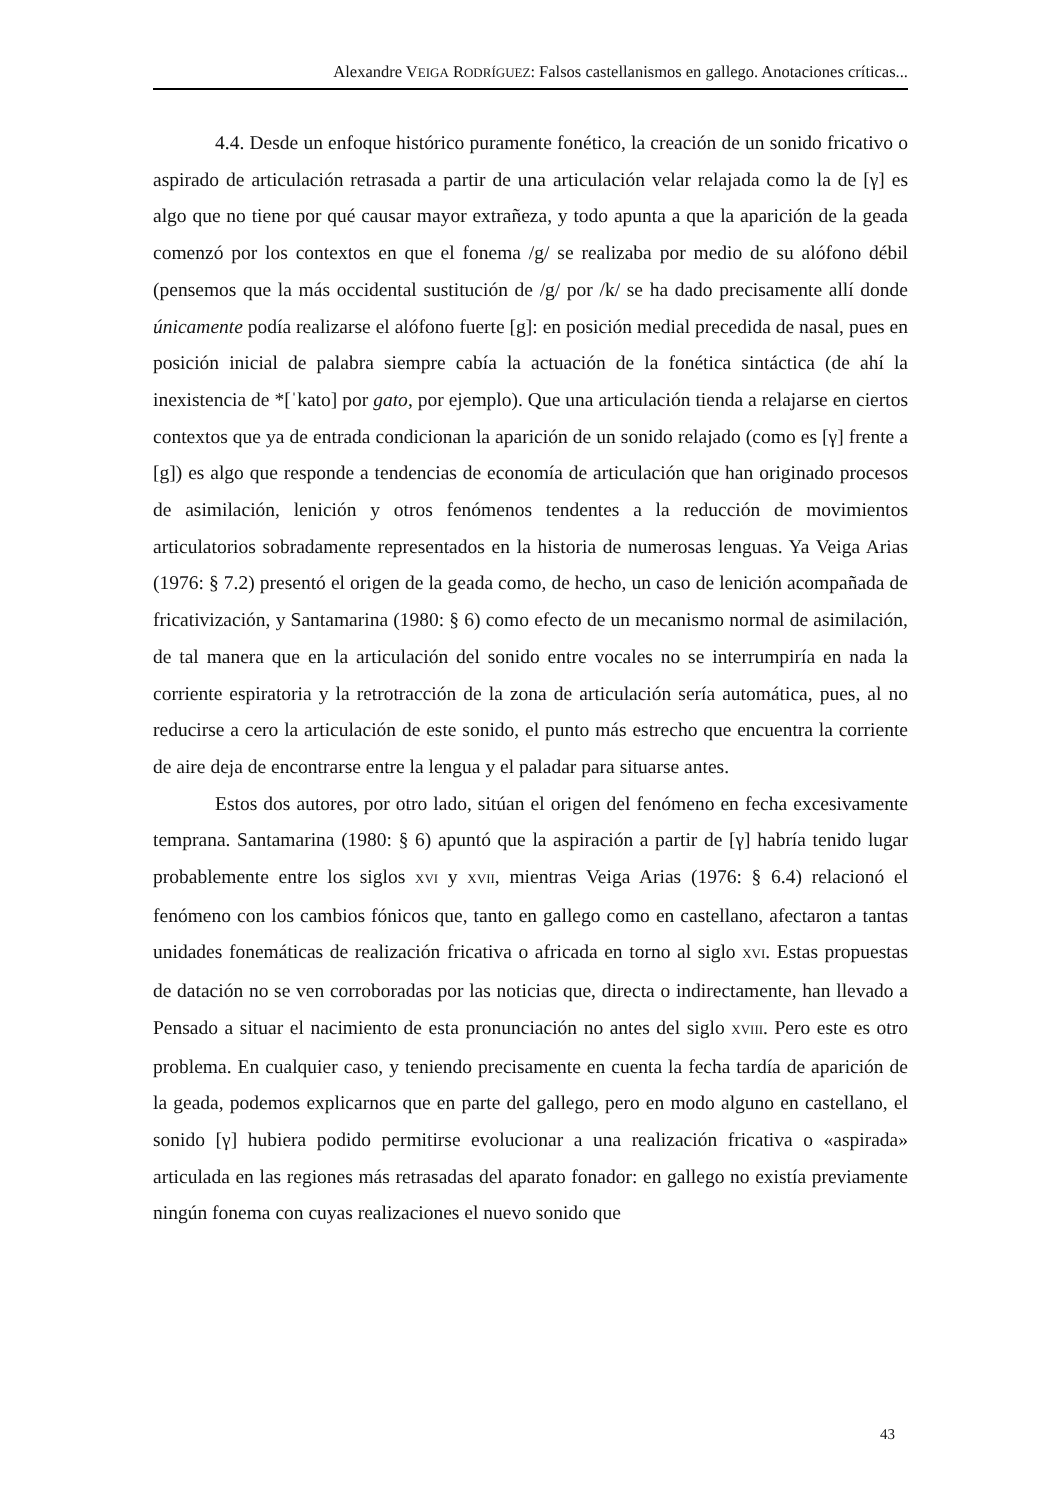Alexandre VEIGA RODRÍGUEZ: Falsos castellanismos en gallego. Anotaciones críticas...
4.4. Desde un enfoque histórico puramente fonético, la creación de un sonido fricativo o aspirado de articulación retrasada a partir de una articulación velar relajada como la de [γ] es algo que no tiene por qué causar mayor extrañeza, y todo apunta a que la aparición de la geada comenzó por los contextos en que el fonema /g/ se realizaba por medio de su alófono débil (pensemos que la más occidental sustitución de /g/ por /k/ se ha dado precisamente allí donde únicamente podía realizarse el alófono fuerte [g]: en posición medial precedida de nasal, pues en posición inicial de palabra siempre cabía la actuación de la fonética sintáctica (de ahí la inexistencia de *[ˈkato] por gato, por ejemplo). Que una articulación tienda a relajarse en ciertos contextos que ya de entrada condicionan la aparición de un sonido relajado (como es [γ] frente a [g]) es algo que responde a tendencias de economía de articulación que han originado procesos de asimilación, lenición y otros fenómenos tendentes a la reducción de movimientos articulatorios sobradamente representados en la historia de numerosas lenguas. Ya Veiga Arias (1976: § 7.2) presentó el origen de la geada como, de hecho, un caso de lenición acompañada de fricativización, y Santamarina (1980: § 6) como efecto de un mecanismo normal de asimilación, de tal manera que en la articulación del sonido entre vocales no se interrumpiría en nada la corriente espiratoria y la retrotracción de la zona de articulación sería automática, pues, al no reducirse a cero la articulación de este sonido, el punto más estrecho que encuentra la corriente de aire deja de encontrarse entre la lengua y el paladar para situarse antes.
Estos dos autores, por otro lado, sitúan el origen del fenómeno en fecha excesivamente temprana. Santamarina (1980: § 6) apuntó que la aspiración a partir de [γ] habría tenido lugar probablemente entre los siglos XVI y XVII, mientras Veiga Arias (1976: § 6.4) relacionó el fenómeno con los cambios fónicos que, tanto en gallego como en castellano, afectaron a tantas unidades fonemáticas de realización fricativa o africada en torno al siglo XVI. Estas propuestas de datación no se ven corroboradas por las noticias que, directa o indirectamente, han llevado a Pensado a situar el nacimiento de esta pronunciación no antes del siglo XVIII. Pero este es otro problema. En cualquier caso, y teniendo precisamente en cuenta la fecha tardía de aparición de la geada, podemos explicarnos que en parte del gallego, pero en modo alguno en castellano, el sonido [γ] hubiera podido permitirse evolucionar a una realización fricativa o «aspirada» articulada en las regiones más retrasadas del aparato fonador: en gallego no existía previamente ningún fonema con cuyas realizaciones el nuevo sonido que
43